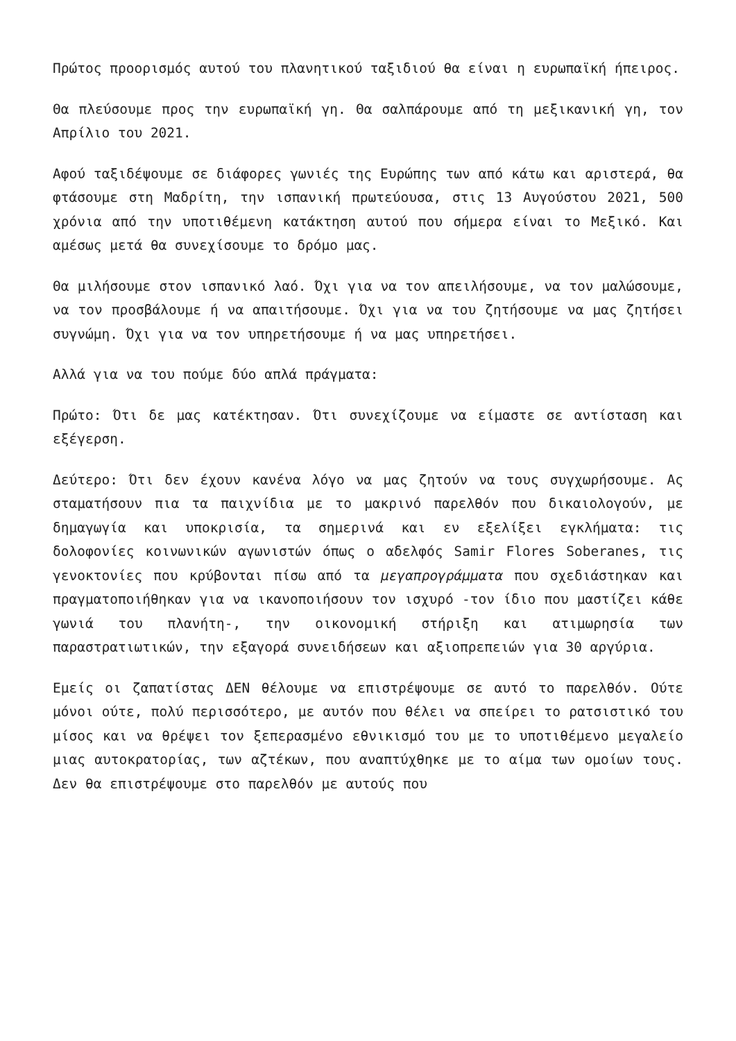Πρώτος προορισμός αυτού του πλανητικού ταξιδιού θα είναι η ευρωπαϊκή ήπειρος.
Θα πλεύσουμε προς την ευρωπαϊκή γη. Θα σαλπάρουμε από τη μεξικανική γη, τον Απρίλιο του 2021.
Αφού ταξιδέψουμε σε διάφορες γωνιές της Ευρώπης των από κάτω και αριστερά, θα φτάσουμε στη Μαδρίτη, την ισπανική πρωτεύουσα, στις 13 Αυγούστου 2021, 500 χρόνια από την υποτιθέμενη κατάκτηση αυτού που σήμερα είναι το Μεξικό. Και αμέσως μετά θα συνεχίσουμε το δρόμο μας.
Θα μιλήσουμε στον ισπανικό λαό. Όχι για να τον απειλήσουμε, να τον μαλώσουμε, να τον προσβάλουμε ή να απαιτήσουμε. Όχι για να του ζητήσουμε να μας ζητήσει συγνώμη. Όχι για να τον υπηρετήσουμε ή να μας υπηρετήσει.
Αλλά για να του πούμε δύο απλά πράγματα:
Πρώτο: Ότι δε μας κατέκτησαν. Ότι συνεχίζουμε να είμαστε σε αντίσταση και εξέγερση.
Δεύτερο: Ότι δεν έχουν κανένα λόγο να μας ζητούν να τους συγχωρήσουμε. Ας σταματήσουν πια τα παιχνίδια με το μακρινό παρελθόν που δικαιολογούν, με δημαγωγία και υποκρισία, τα σημερινά και εν εξελίξει εγκλήματα: τις δολοφονίες κοινωνικών αγωνιστών όπως ο αδελφός Samir Flores Soberanes, τις γενοκτονίες που κρύβονται πίσω από τα μεγαπρογράμματα που σχεδιάστηκαν και πραγματοποιήθηκαν για να ικανοποιήσουν τον ισχυρό -τον ίδιο που μαστίζει κάθε γωνιά του πλανήτη-, την οικονομική στήριξη και ατιμωρησία των παραστρατιωτικών, την εξαγορά συνειδήσεων και αξιοπρεπειών για 30 αργύρια.
Εμείς οι ζαπατίστας ΔΕΝ θέλουμε να επιστρέψουμε σε αυτό το παρελθόν. Ούτε μόνοι ούτε, πολύ περισσότερο, με αυτόν που θέλει να σπείρει το ρατσιστικό του μίσος και να θρέψει τον ξεπερασμένο εθνικισμό του με το υποτιθέμενο μεγαλείο μιας αυτοκρατορίας, των αζτέκων, που αναπτύχθηκε με το αίμα των ομοίων τους. Δεν θα επιστρέψουμε στο παρελθόν με αυτούς που